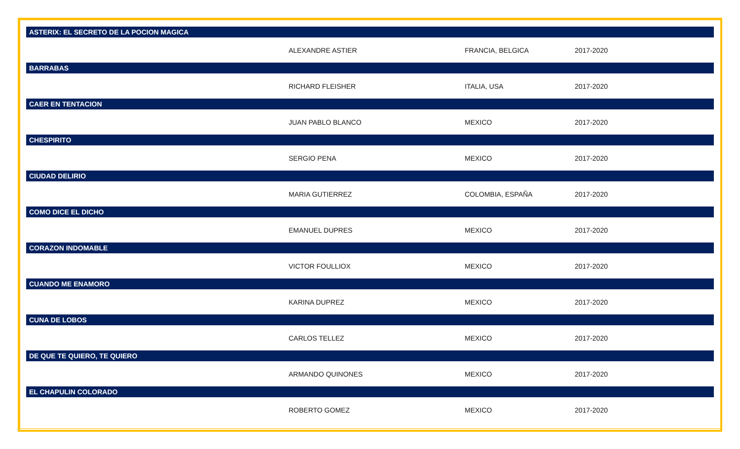| ASTERIX: EL SECRETO DE LA POCION MAGICA | | | |
| --- | --- | --- | --- |
| | ALEXANDRE ASTIER | FRANCIA, BELGICA | 2017-2020 |
| BARRABAS | | | |
| | RICHARD FLEISHER | ITALIA, USA | 2017-2020 |
| CAER EN TENTACION | | | |
| | JUAN PABLO BLANCO | MEXICO | 2017-2020 |
| CHESPIRITO | | | |
| | SERGIO PENA | MEXICO | 2017-2020 |
| CIUDAD DELIRIO | | | |
| | MARIA GUTIERREZ | COLOMBIA, ESPAÑA | 2017-2020 |
| COMO DICE EL DICHO | | | |
| | EMANUEL DUPRES | MEXICO | 2017-2020 |
| CORAZON INDOMABLE | | | |
| | VICTOR FOULLIOX | MEXICO | 2017-2020 |
| CUANDO ME ENAMORO | | | |
| | KARINA DUPREZ | MEXICO | 2017-2020 |
| CUNA DE LOBOS | | | |
| | CARLOS TELLEZ | MEXICO | 2017-2020 |
| DE QUE TE QUIERO, TE QUIERO | | | |
| | ARMANDO QUINONES | MEXICO | 2017-2020 |
| EL CHAPULIN COLORADO | | | |
| | ROBERTO GOMEZ | MEXICO | 2017-2020 |